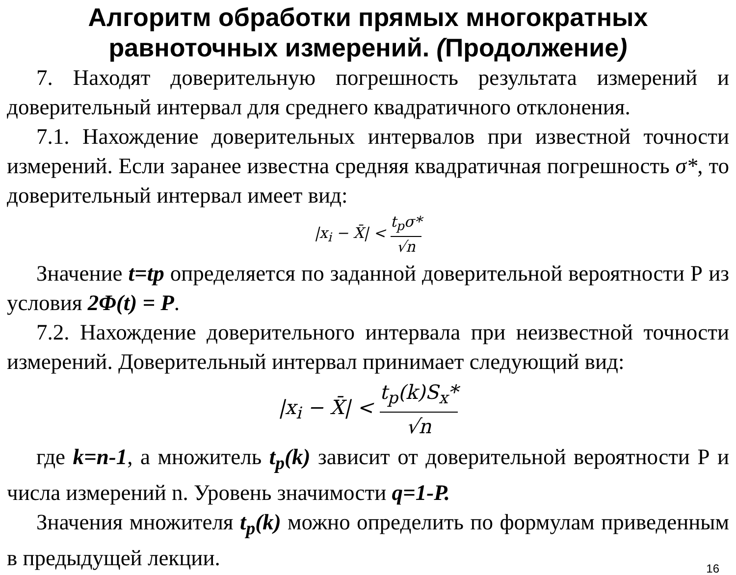Алгоритм обработки прямых многократных равноточных измерений. (Продолжение)
7. Находят доверительную погрешность результата измерений и доверительный интервал для среднего квадратичного отклонения.
7.1. Нахождение доверительных интервалов при известной точности измерений. Если заранее известна средняя квадратичная погрешность σ*, то доверительный интервал имеет вид:
|x<sub>i</sub> − X̄| < t<sub>p</sub>σ* √n
Значение t=tp определяется по заданной доверительной вероятности Р из условия 2Φ(t) = P.
7.2. Нахождение доверительного интервала при неизвестной точности измерений. Доверительный интервал принимает следующий вид:
|x<sub>i</sub> − X̄| < t<sub>p</sub>(k)S<sub>x</sub>* √n
где k=n-1, а множитель t<sub>p</sub>(k) зависит от доверительной вероятности Р и числа измерений n. Уровень значимости q=1-P.
Значения множителя t<sub>p</sub>(k) можно определить по формулам приведенным в предыдущей лекции.
16